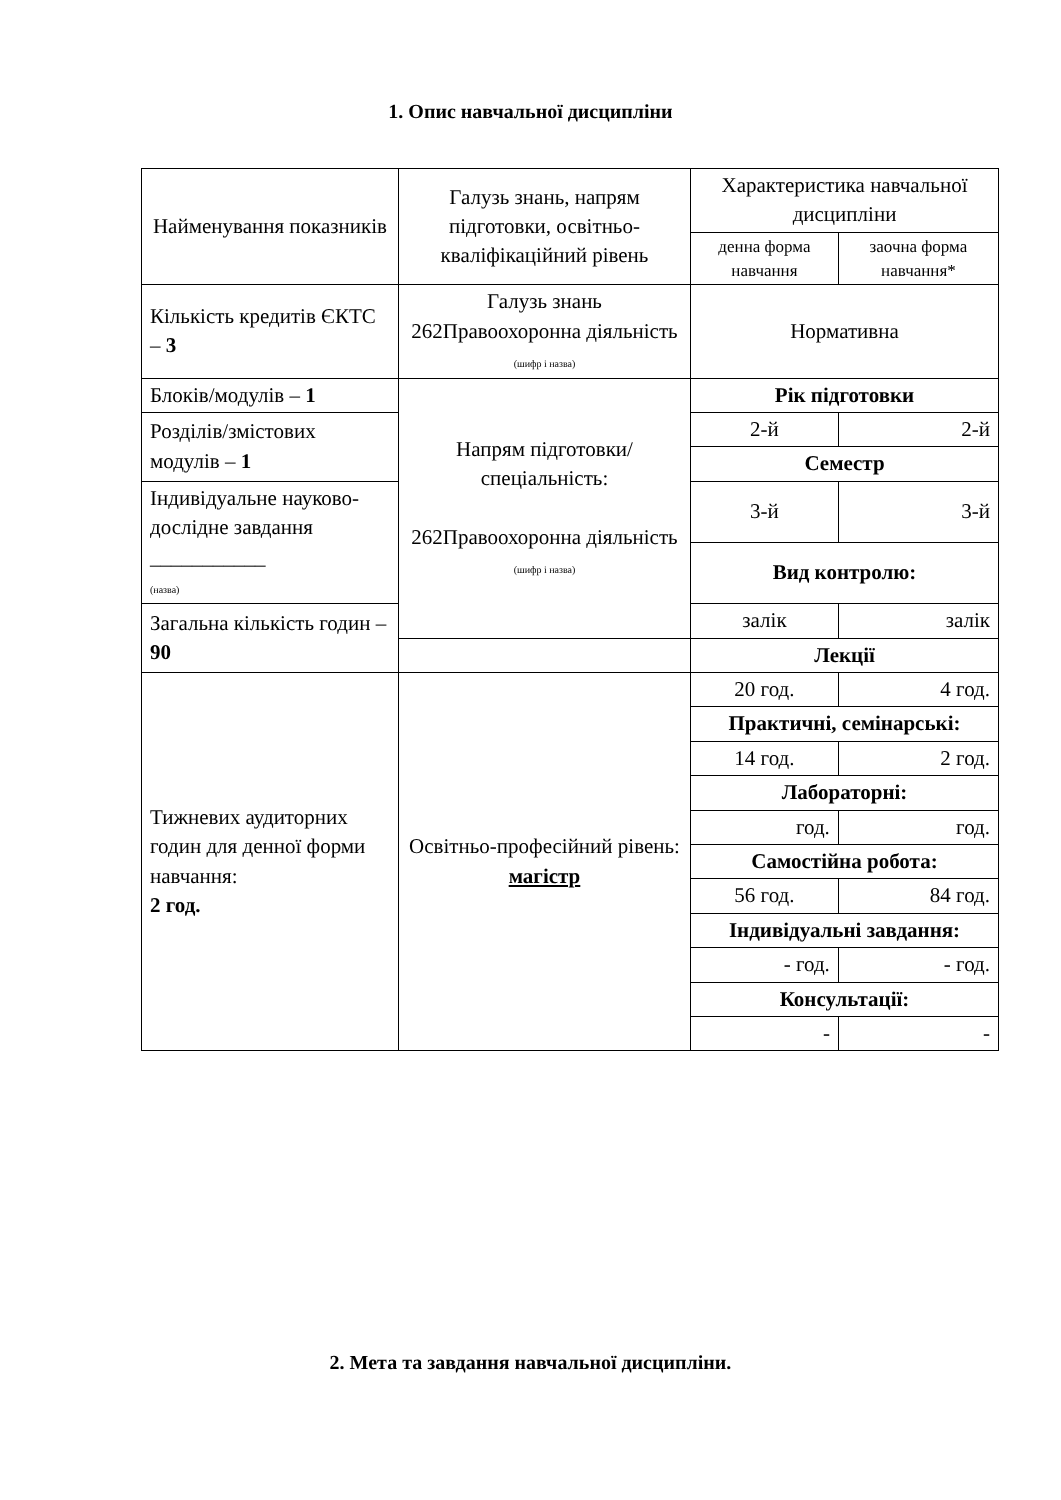1. Опис навчальної дисципліни
| Найменування показників | Галузь знань, напрям підготовки, освітньо-кваліфікаційний рівень | Характеристика навчальної дисципліни | |
| | | денна форма навчання | заочна форма навчання* |
| Кількість кредитів ЄКТС – 3 | Галузь знань 262Правоохоронна діяльність (шифр і назва) | Нормативна | |
| Блоків/модулів – 1 | Напрям підготовки/ спеціальність: 262Правоохоронна діяльність (шифр і назва) | Рік підготовки | |
| Розділів/змістових модулів – 1 | | 2-й | 2-й |
| | | Семестр | |
| Індивідуальне науково-дослідне завдання ___________ (назва) | | 3-й | 3-й |
| | | Вид контролю: | |
| Загальна кількість годин – 90 | | залік | залік |
| | | Лекції | |
| Тижневих аудиторних годин для денної форми навчання: 2 год. | Освітньо-професійний рівень: магістр | 20 год. | 4 год. |
| | | Практичні, семінарські: | |
| | | 14 год. | 2 год. |
| | | Лабораторні: | |
| | | год. | год. |
| | | Самостійна робота: | |
| | | 56 год. | 84 год. |
| | | Індивідуальні завдання: | |
| | | - год. | - год. |
| | | Консультації: | |
| | | - | - |
2. Мета та завдання навчальної дисципліни.